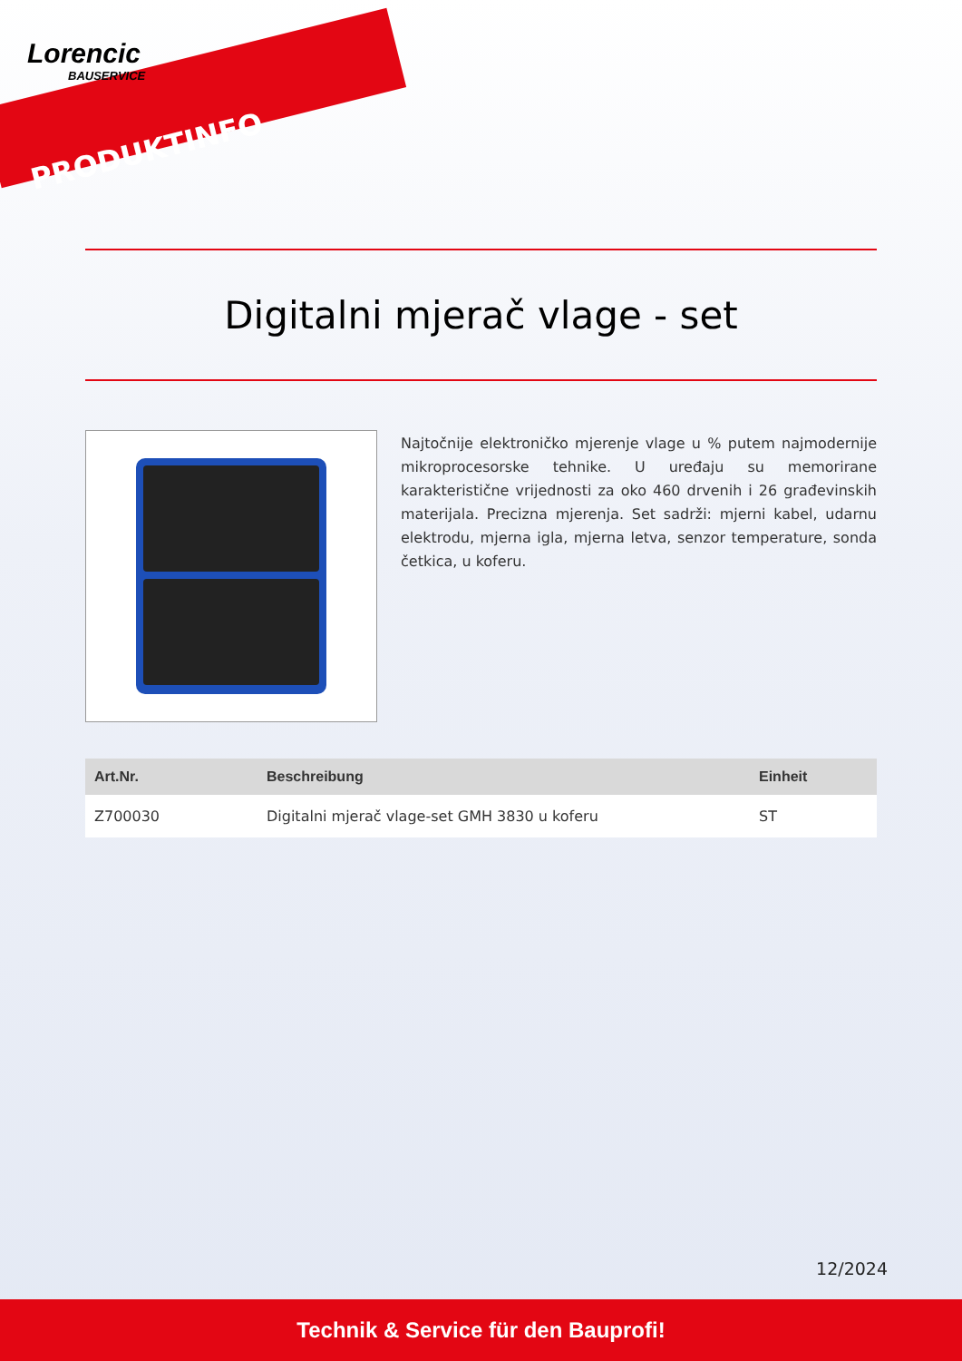Lorencic
BAUSERVICE
PRODUKTINFO
Digitalni mjerač vlage - set
Najtočnije elektroničko mjerenje vlage u % putem najmodernije mikroprocesorske tehnike. U uređaju su memorirane karakteristične vrijednosti za oko 460 drvenih i 26 građevinskih materijala. Precizna mjerenja. Set sadrži: mjerni kabel, udarnu elektrodu, mjerna igla, mjerna letva, senzor temperature, sonda četkica, u koferu.
| Art.Nr. | Beschreibung | Einheit |
| --- | --- | --- |
| Z700030 | Digitalni mjerač vlage-set GMH 3830 u koferu | ST |
12/2024
Technik & Service für den Bauprofi!